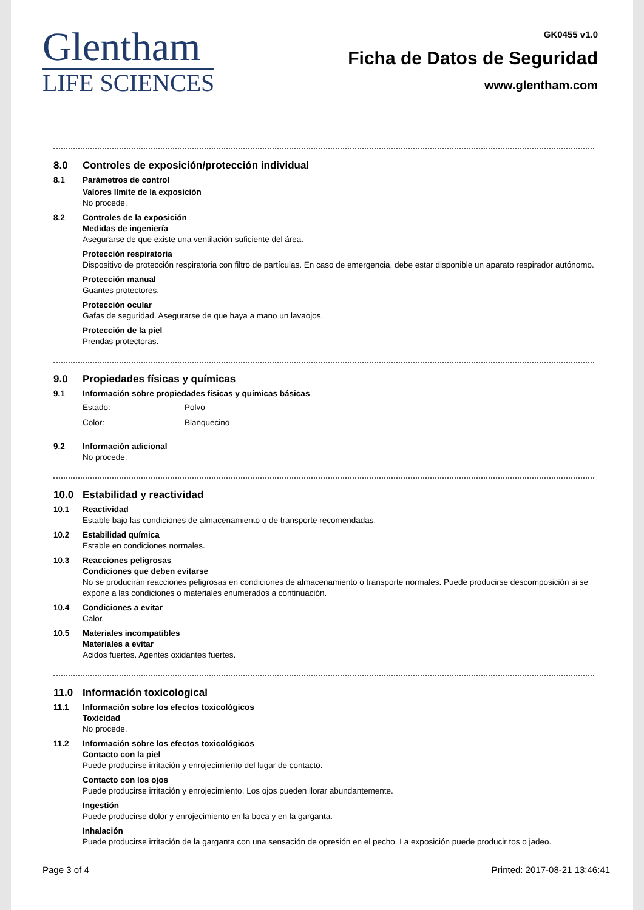Glentham
LIFE SCIENCES
GK0455 v1.0
Ficha de Datos de Seguridad
www.glentham.com
8.0 Controles de exposición/protección individual
8.1 Parámetros de control
Valores límite de la exposición
No procede.
8.2 Controles de la exposición
Medidas de ingeniería
Asegurarse de que existe una ventilación suficiente del área.
Protección respiratoria
Dispositivo de protección respiratoria con filtro de partículas. En caso de emergencia, debe estar disponible un aparato respirador autónomo.
Protección manual
Guantes protectores.
Protección ocular
Gafas de seguridad. Asegurarse de que haya a mano un lavaojos.
Protección de la piel
Prendas protectoras.
9.0 Propiedades físicas y químicas
9.1 Información sobre propiedades físicas y químicas básicas
Estado: Polvo
Color: Blanquecino
9.2 Información adicional
No procede.
10.0 Estabilidad y reactividad
10.1 Reactividad
Estable bajo las condiciones de almacenamiento o de transporte recomendadas.
10.2 Estabilidad química
Estable en condiciones normales.
10.3 Reacciones peligrosas
Condiciones que deben evitarse
No se producirán reacciones peligrosas en condiciones de almacenamiento o transporte normales. Puede producirse descomposición si se expone a las condiciones o materiales enumerados a continuación.
10.4 Condiciones a evitar
Calor.
10.5 Materiales incompatibles
Materiales a evitar
Acidos fuertes. Agentes oxidantes fuertes.
11.0 Información toxicological
11.1 Información sobre los efectos toxicológicos
Toxicidad
No procede.
11.2 Información sobre los efectos toxicológicos
Contacto con la piel
Puede producirse irritación y enrojecimiento del lugar de contacto.
Contacto con los ojos
Puede producirse irritación y enrojecimiento. Los ojos pueden llorar abundantemente.
Ingestión
Puede producirse dolor y enrojecimiento en la boca y en la garganta.
Inhalación
Puede producirse irritación de la garganta con una sensación de opresión en el pecho. La exposición puede producir tos o jadeo.
Page 3 of 4 Printed: 2017-08-21 13:46:41